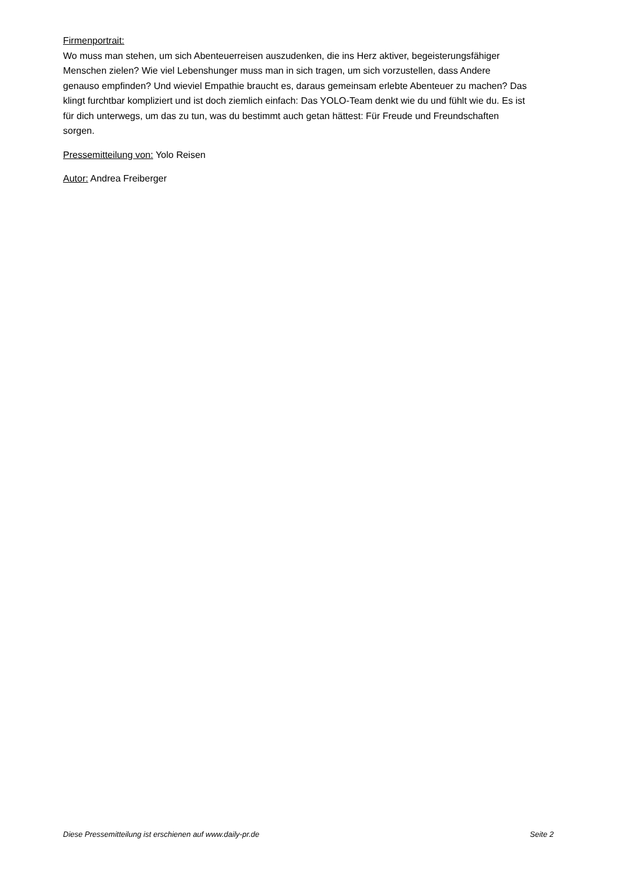Firmenportrait:
Wo muss man stehen, um sich Abenteuerreisen auszudenken, die ins Herz aktiver, begeisterungsfähiger Menschen zielen? Wie viel Lebenshunger muss man in sich tragen, um sich vorzustellen, dass Andere genauso empfinden? Und wieviel Empathie braucht es, daraus gemeinsam erlebte Abenteuer zu machen? Das klingt furchtbar kompliziert und ist doch ziemlich einfach: Das YOLO-Team denkt wie du und fühlt wie du. Es ist für dich unterwegs, um das zu tun, was du bestimmt auch getan hättest: Für Freude und Freundschaften sorgen.
Pressemitteilung von: Yolo Reisen
Autor: Andrea Freiberger
Diese Pressemitteilung ist erschienen auf www.daily-pr.de Seite 2